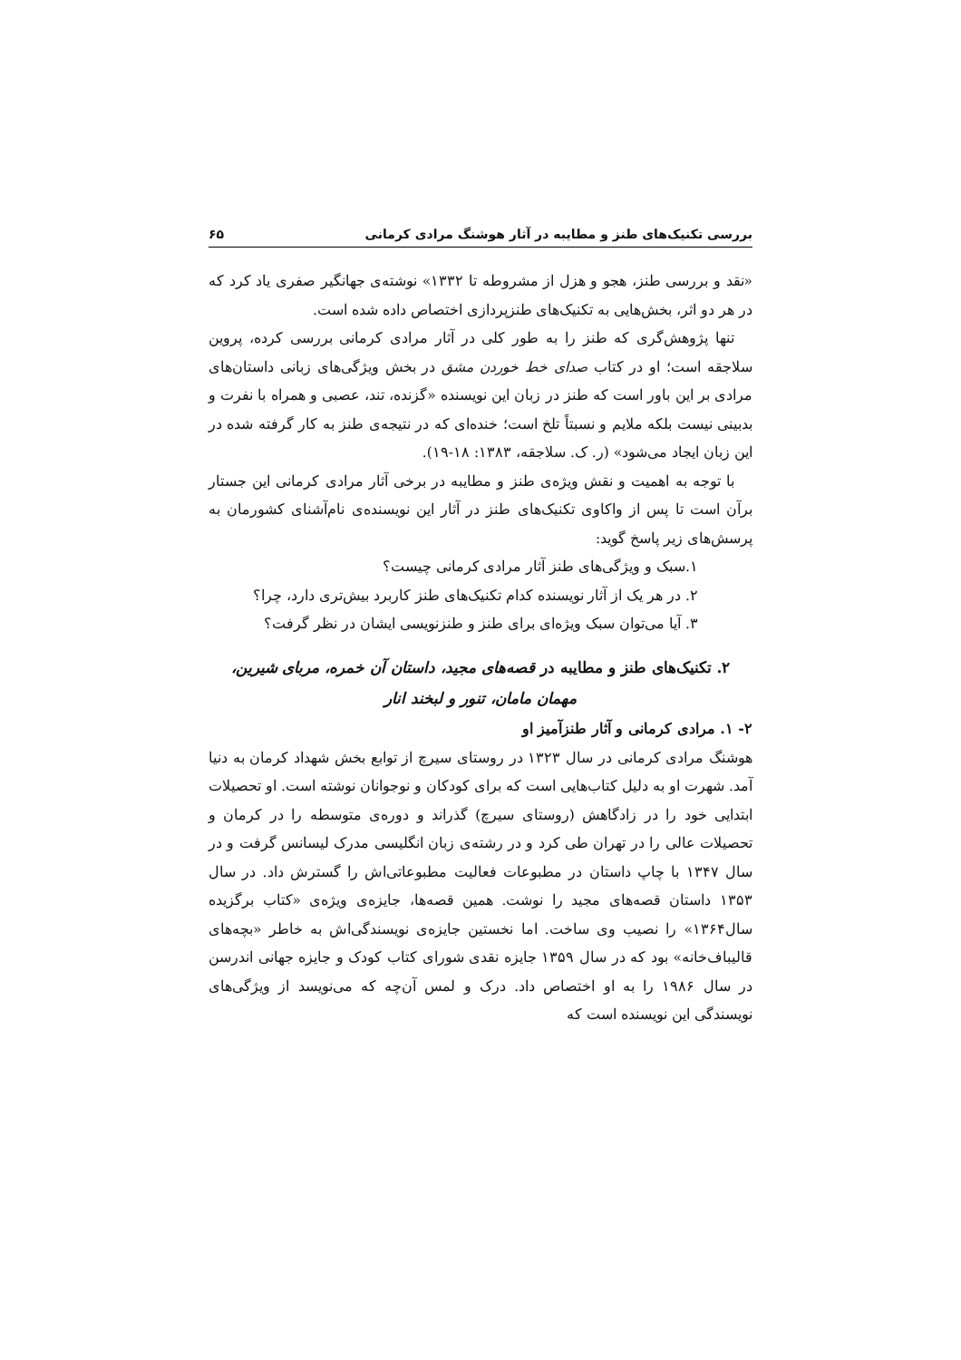بررسی تکنیک‌های طنز و مطایبه در آثار هوشنگ مرادی کرمانی ۶۵
«نقد و بررسی طنز، هجو و هزل از مشروطه تا ۱۳۳۲» نوشته‌ی جهانگیر صفری یاد کرد که در هر دو اثر، بخش‌هایی به تکنیک‌های طنزپردازی اختصاص داده شده است.
تنها پژوهش‌گری که طنز را به طور کلی در آثار مرادی کرمانی بررسی کرده، پروین سلاجقه است؛ او در کتاب صدای خط خوردن مشق در بخش ویژگی‌های زبانی داستان‌های مرادی بر این باور است که طنز در زبان این نویسنده «گزنده، تند، عصبی و همراه با نفرت و بدبینی نیست بلکه ملایم و نسبتاً تلخ است؛ خنده‌ای که در نتیجه‌ی طنز به کار گرفته شده در این زبان ایجاد می‌شود» (ر. ک. سلاجقه، ۱۳۸۳: ۱۸-۱۹).
با توجه به اهمیت و نقش ویژه‌ی طنز و مطایبه در برخی آثار مرادی کرمانی این جستار برآن است تا پس از واکاوی تکنیک‌های طنز در آثار این نویسنده‌ی نام‌آشنای کشورمان به پرسش‌های زیر پاسخ گوید:
۱.سبک و ویژگی‌های طنز آثار مرادی کرمانی چیست؟
۲. در هر یک از آثار نویسنده کدام تکنیک‌های طنز کاربرد بیش‌تری دارد، چرا؟
۳. آیا می‌توان سبک ویژه‌ای برای طنز و طنزنویسی ایشان در نظر گرفت؟
۲. تکنیک‌های طنز و مطایبه در قصه‌های مجید، داستان آن خمره، مربای شیرین، مهمان مامان، تنور و لبخند انار
۲- ۱. مرادی کرمانی و آثار طنزآمیز او
هوشنگ مرادی کرمانی در سال ۱۳۲۳ در روستای سیرچ از توابع بخش شهداد کرمان به دنیا آمد. شهرت او به دلیل کتاب‌هایی است که برای کودکان و نوجوانان نوشته است. او تحصیلات ابتدایی خود را در زادگاهش (روستای سیرچ) گذراند و دوره‌ی متوسطه را در کرمان و تحصیلات عالی را در تهران طی کرد و در رشته‌ی زبان انگلیسی مدرک لیسانس گرفت و در سال ۱۳۴۷ با چاپ داستان در مطبوعات فعالیت مطبوعاتی‌اش را گسترش داد. در سال ۱۳۵۳ داستان قصه‌های مجید را نوشت. همین قصه‌ها، جایزه‌ی ویژه‌ی «کتاب برگزیده سال۱۳۶۴» را نصیب وی ساخت. اما نخستین جایزه‌ی نویسندگی‌اش به خاطر «بچه‌های قالیباف‌خانه» بود که در سال ۱۳۵۹ جایزه نقدی شورای کتاب کودک و جایزه جهانی اندرسن در سال ۱۹۸۶ را به او اختصاص داد. درک و لمس آن‌چه که می‌نویسد از ویژگی‌های نویسندگی این نویسنده است که